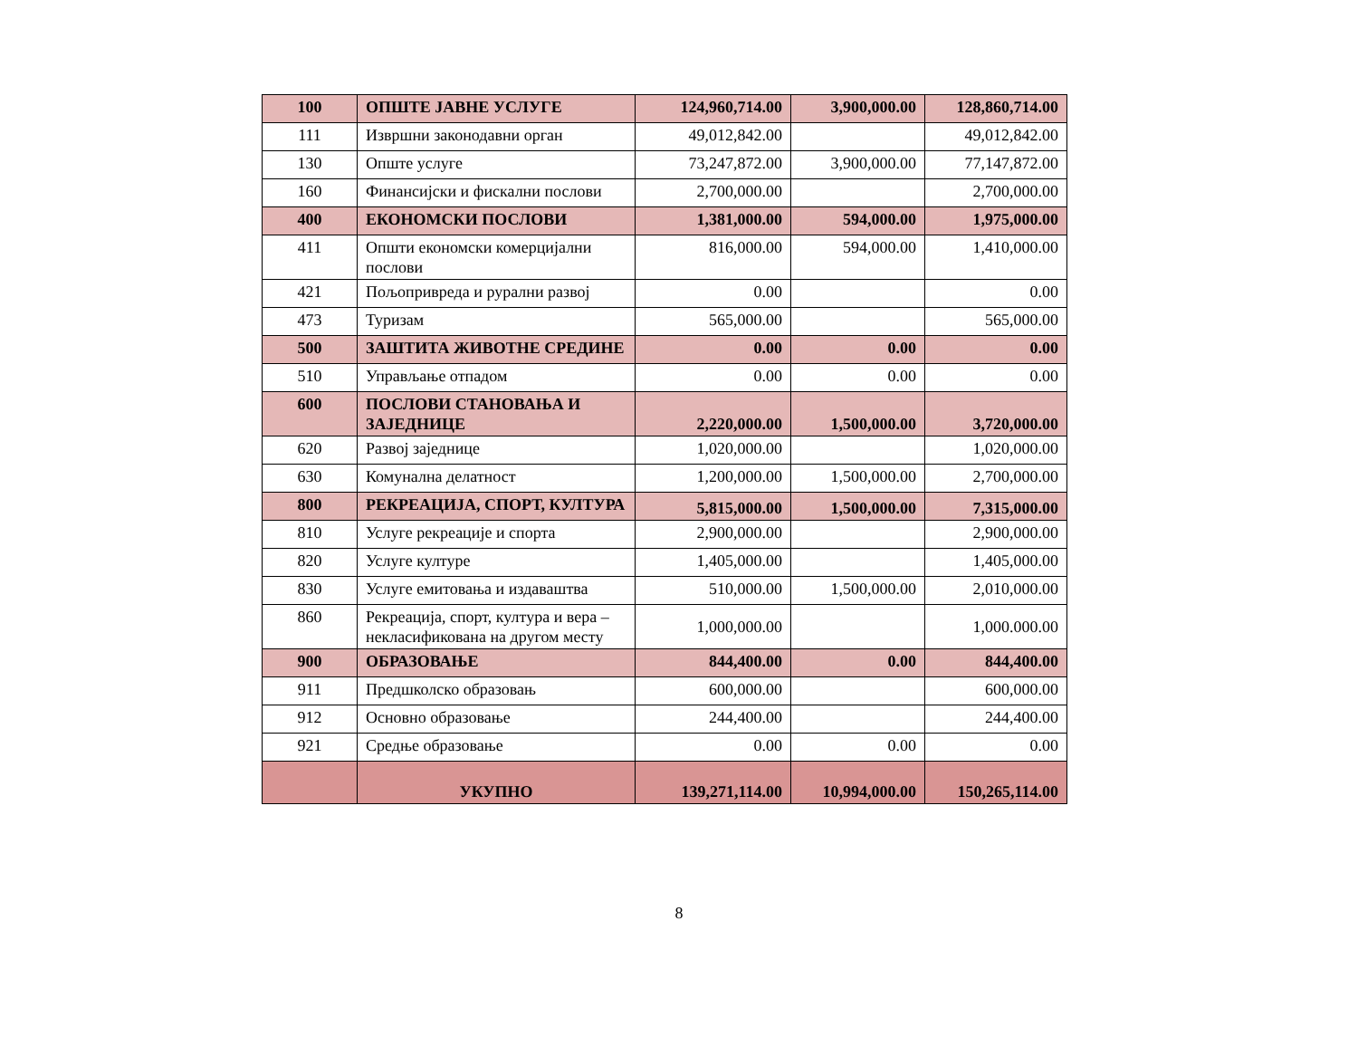| 100 | ОПШТЕ ЈАВНЕ УСЛУГЕ | 124,960,714.00 | 3,900,000.00 | 128,860,714.00 |
| 111 | Извршни законодавни орган | 49,012,842.00 | | 49,012,842.00 |
| 130 | Опште услуге | 73,247,872.00 | 3,900,000.00 | 77,147,872.00 |
| 160 | Финансијски и фискални послови | 2,700,000.00 | | 2,700,000.00 |
| 400 | ЕКОНОМСКИ ПОСЛОВИ | 1,381,000.00 | 594,000.00 | 1,975,000.00 |
| 411 | Општи економски комерцијални послови | 816,000.00 | 594,000.00 | 1,410,000.00 |
| 421 | Пољопривреда и рурални развој | 0.00 | | 0.00 |
| 473 | Туризам | 565,000.00 | | 565,000.00 |
| 500 | ЗАШТИТА ЖИВОТНЕ СРЕДИНЕ | 0.00 | 0.00 | 0.00 |
| 510 | Управљање отпадом | 0.00 | 0.00 | 0.00 |
| 600 | ПОСЛОВИ СТАНОВАЊА И ЗАЈЕДНИЦЕ | 2,220,000.00 | 1,500,000.00 | 3,720,000.00 |
| 620 | Развој заједнице | 1,020,000.00 | | 1,020,000.00 |
| 630 | Комунална делатност | 1,200,000.00 | 1,500,000.00 | 2,700,000.00 |
| 800 | РЕКРЕАЦИЈА, СПОРТ, КУЛТУРА | 5,815,000.00 | 1,500,000.00 | 7,315,000.00 |
| 810 | Услуге рекреације и спорта | 2,900,000.00 | | 2,900,000.00 |
| 820 | Услуге културе | 1,405,000.00 | | 1,405,000.00 |
| 830 | Услуге емитовања и издаваштва | 510,000.00 | 1,500,000.00 | 2,010,000.00 |
| 860 | Рекреација, спорт, култура и вера – некласификована на другом месту | 1,000,000.00 | | 1,000.000.00 |
| 900 | ОБРАЗОВАЊЕ | 844,400.00 | 0.00 | 844,400.00 |
| 911 | Предшколско образовањ | 600,000.00 | | 600,000.00 |
| 912 | Основно образовање | 244,400.00 | | 244,400.00 |
| 921 | Средње образовање | 0.00 | 0.00 | 0.00 |
| | УКУПНО | 139,271,114.00 | 10,994,000.00 | 150,265,114.00 |
8